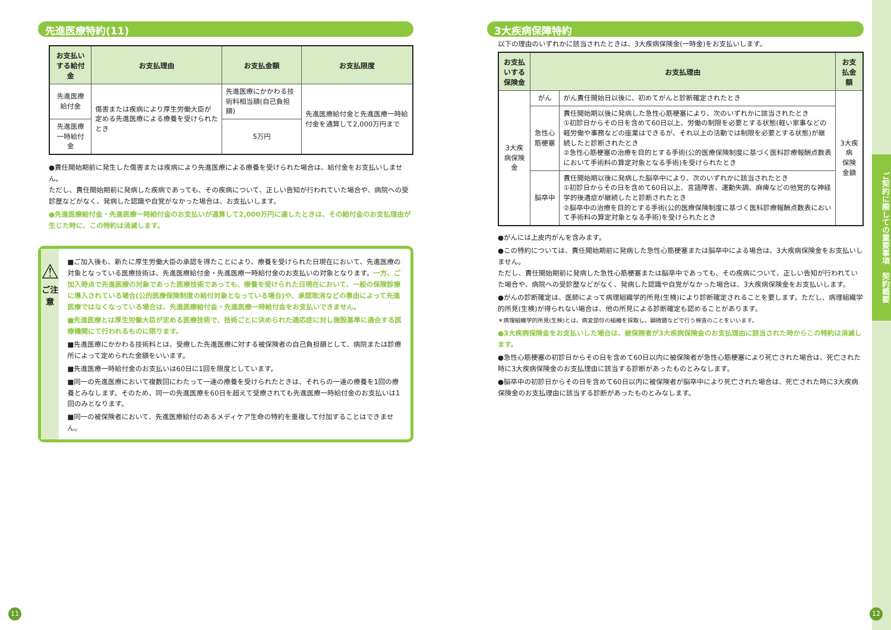先進医療特約(11)
| お支払いする給付金 | お支払理由 | お支払金額 | お支払限度 |
| --- | --- | --- | --- |
| 先進医療給付金 | 傷害または疾病により厚生労働大臣が定める先進医療による療養を受けられたとき | 先進医療にかかわる技術料相当額(自己負担額) | 先進医療給付金と先進医療一時給付金を通算して2,000万円まで |
| 先進医療一時給付金 | | 5万円 | |
●責任開始期前に発生した傷害または疾病により先進医療による療養を受けられた場合は、給付金をお支払いしません。
ただし、責任開始期前に発病した疾病であっても、その疾病について、正しい告知が行われていた場合や、病院への受診歴などがなく、発病した認識や自覚がなかった場合は、お支払いします。
●先進医療給付金・先進医療一時給付金のお支払いが通算して2,000万円に達したときは、その給付金のお支払理由が生じた時に、この特約は消滅します。
⚠
ご注意
■ご加入後も、新たに厚生労働大臣の承認を得たことにより、療養を受けられた日現在において、先進医療の対象となっている医療技術は、先進医療給付金・先進医療一時給付金のお支払いの対象となります。一方、ご加入時点で先進医療の対象であった医療技術であっても、療養を受けられた日現在において、一般の保険診療に導入されている場合(公的医療保険制度の給付対象となっている場合)や、承認取消などの事由によって先進医療ではなくなっている場合は、先進医療給付金・先進医療一時給付金をお支払いできません。
■先進医療とは厚生労働大臣が定める医療技術で、技術ごとに決められた適応症に対し施設基準に適合する医療機関にて行われるものに限ります。
■先進医療にかかわる技術料とは、受療した先進医療に対する被保険者の自己負担額として、病院または診療所によって定められた金額をいいます。
■先進医療一時給付金のお支払いは60日に1回を限度としています。
■同一の先進医療において複数回にわたって一連の療養を受けられたときは、それらの一連の療養を1回の療養とみなします。そのため、同一の先進医療を60日を超えて受療されても先進医療一時給付金のお支払いは1回のみとなります。
■同一の被保険者において、先進医療給付のあるメディケア生命の特約を重複して付加することはできません。
3大疾病保障特約
以下の理由のいずれかに該当されたときは、3大疾病保険金(一時金)をお支払いします。
| お支払いする 保険金 | お支払理由 | | お支払金額 |
| --- | --- | --- | --- |
| 3大疾病保険金 | がん | がん責任開始日以後に、初めてがんと診断確定されたとき | 3大疾病 保険金額 |
| | 急性心筋梗塞 | 責任開始期以後に発病した急性心筋梗塞により、次のいずれかに該当されたとき ①初診日からその日を含めて60日以上、労働の制限を必要とする状態(軽い家事などの軽労働や事務などの座業はできるが、それ以上の活動では制限を必要とする状態)が継続したと診断されたとき ②急性心筋梗塞の治療を目的とする手術(公的医療保険制度に基づく医科診療報酬点数表において手術料の算定対象となる手術)を受けられたとき | |
| | 脳卒中 | 責任開始期以後に発病した脳卒中により、次のいずれかに該当されたとき ①初診日からその日を含めて60日以上、言語障害、運動失調、麻痺などの他覚的な神経学的後遺症が継続したと診断されたとき ②脳卒中の治療を目的とする手術(公的医療保険制度に基づく医科診療報酬点数表において手術料の算定対象となる手術)を受けられたとき | |
●がんには上皮内がんを含みます。
●この特約については、責任開始期前に発病した急性心筋梗塞または脳卒中による場合は、3大疾病保険金をお支払いしません。
ただし、責任開始期前に発病した急性心筋梗塞または脳卒中であっても、その疾病について、正しい告知が行われていた場合や、病院への受診歴などがなく、発病した認識や自覚がなかった場合は、3大疾病保険金をお支払いします。
●がんの診断確定は、医師によって病理組織学的所見(生検)により診断確定されることを要します。ただし、病理組織学的所見(生検)が得られない場合は、他の所見による診断確定も認めることがあります。
＊病理組織学的所見(生検)とは、病変部位の組織を採取し、顕微鏡などで行う検査のことをいいます。
●3大疾病保険金をお支払いした場合は、被保険者が3大疾病保険金のお支払理由に該当された時からこの特約は消滅します。
●急性心筋梗塞の初診日からその日を含めて60日以内に被保険者が急性心筋梗塞により死亡された場合は、死亡された時に3大疾病保険金のお支払理由に該当する診断があったものとみなします。
●脳卒中の初診日からその日を含めて60日以内に被保険者が脳卒中により死亡された場合は、死亡された時に3大疾病保険金のお支払理由に該当する診断があったものとみなします。
ご契約に際しての重要事項　契約概要
11 12